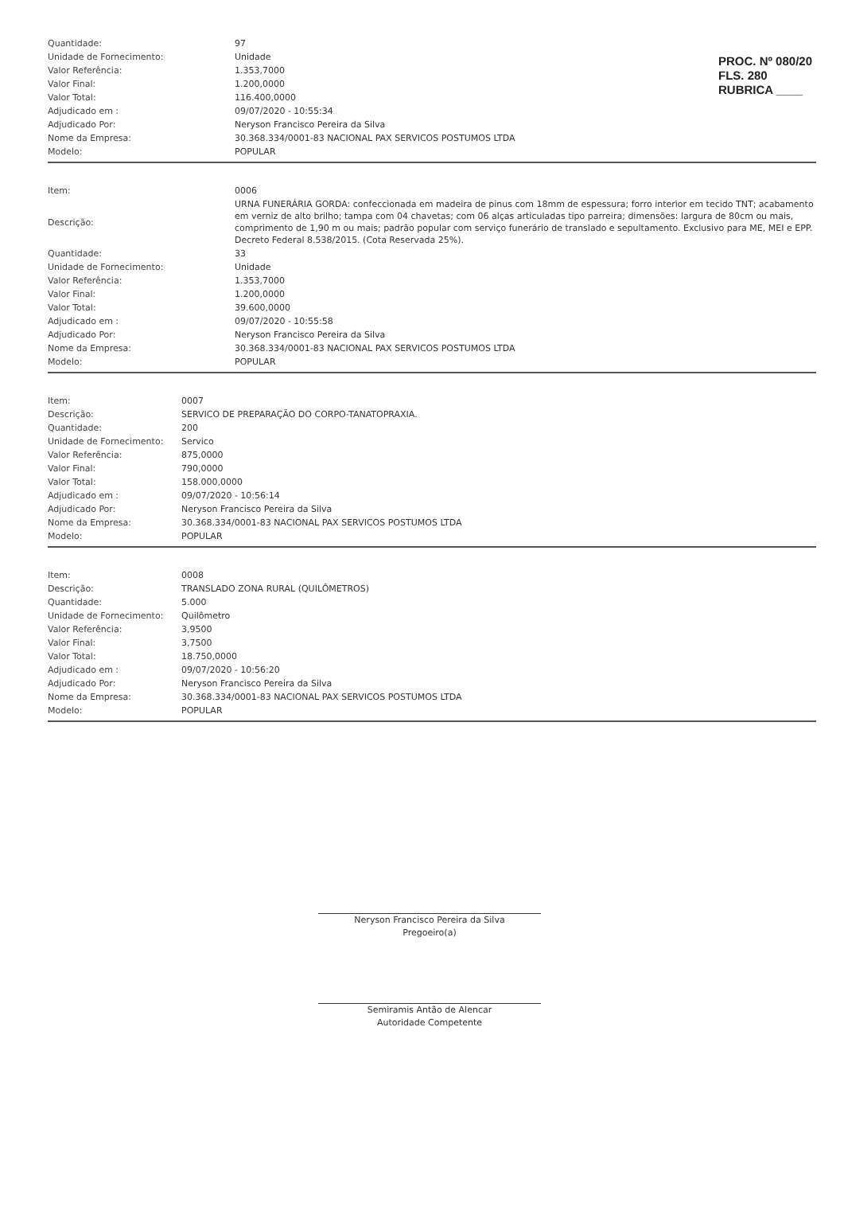PROC. Nº 080/20
FLS. 280
RUBRICA ____
| Quantidade: | 97 |
| Unidade de Fornecimento: | Unidade |
| Valor Referência: | 1.353,7000 |
| Valor Final: | 1.200,0000 |
| Valor Total: | 116.400,0000 |
| Adjudicado em : | 09/07/2020 - 10:55:34 |
| Adjudicado Por: | Neryson Francisco Pereira da Silva |
| Nome da Empresa: | 30.368.334/0001-83 NACIONAL PAX SERVICOS POSTUMOS LTDA |
| Modelo: | POPULAR |
| Item: | 0006 |
| Descrição: | URNA FUNERÁRIA GORDA: confeccionada em madeira de pinus com 18mm de espessura; forro interior em tecido TNT; acabamento em verniz de alto brilho; tampa com 04 chavetas; com 06 alças articuladas tipo parreira; dimensões: largura de 80cm ou mais, comprimento de 1,90 m ou mais; padrão popular com serviço funerário de translado e sepultamento. Exclusivo para ME, MEI e EPP. Decreto Federal 8.538/2015. (Cota Reservada 25%). |
| Quantidade: | 33 |
| Unidade de Fornecimento: | Unidade |
| Valor Referência: | 1.353,7000 |
| Valor Final: | 1.200,0000 |
| Valor Total: | 39.600,0000 |
| Adjudicado em : | 09/07/2020 - 10:55:58 |
| Adjudicado Por: | Neryson Francisco Pereira da Silva |
| Nome da Empresa: | 30.368.334/0001-83 NACIONAL PAX SERVICOS POSTUMOS LTDA |
| Modelo: | POPULAR |
| Item: | 0007 |
| Descrição: | SERVICO DE PREPARAÇÃO DO CORPO-TANATOPRAXIA. |
| Quantidade: | 200 |
| Unidade de Fornecimento: | Servico |
| Valor Referência: | 875,0000 |
| Valor Final: | 790,0000 |
| Valor Total: | 158.000,0000 |
| Adjudicado em : | 09/07/2020 - 10:56:14 |
| Adjudicado Por: | Neryson Francisco Pereira da Silva |
| Nome da Empresa: | 30.368.334/0001-83 NACIONAL PAX SERVICOS POSTUMOS LTDA |
| Modelo: | POPULAR |
| Item: | 0008 |
| Descrição: | TRANSLADO ZONA RURAL (QUILÔMETROS) |
| Quantidade: | 5.000 |
| Unidade de Fornecimento: | Quilômetro |
| Valor Referência: | 3,9500 |
| Valor Final: | 3,7500 |
| Valor Total: | 18.750,0000 |
| Adjudicado em : | 09/07/2020 - 10:56:20 |
| Adjudicado Por: | Neryson Francisco Pereira da Silva |
| Nome da Empresa: | 30.368.334/0001-83 NACIONAL PAX SERVICOS POSTUMOS LTDA |
| Modelo: | POPULAR |
Neryson Francisco Pereira da Silva
Pregoeiro(a)
Semiramis Antão de Alencar
Autoridade Competente